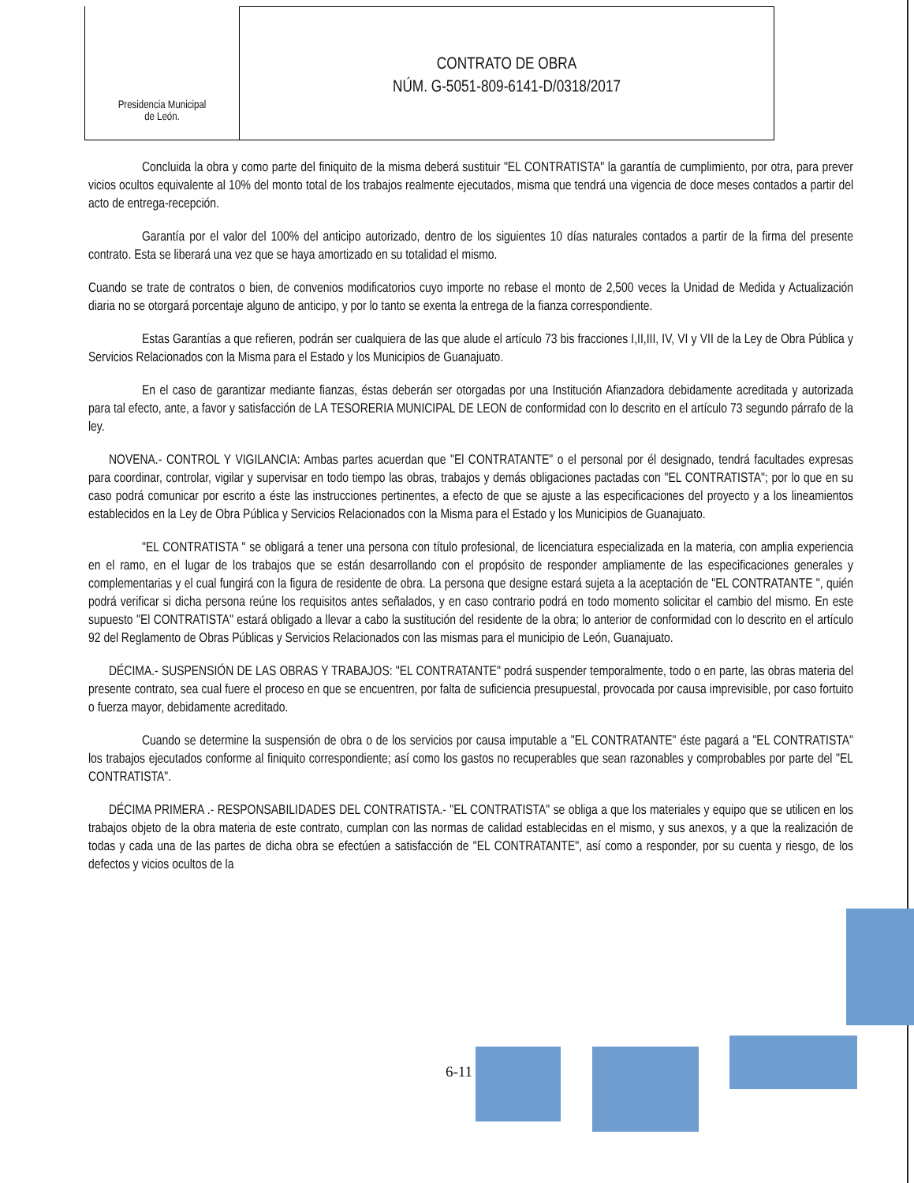Presidencia Municipal
de León.
CONTRATO DE OBRA
NÚM. G-5051-809-6141-D/0318/2017
Concluida la obra y como parte del finiquito de la misma deberá sustituir "EL CONTRATISTA" la garantía de cumplimiento, por otra, para prever vicios ocultos equivalente al 10% del monto total de los trabajos realmente ejecutados, misma que tendrá una vigencia de doce meses contados a partir del acto de entrega-recepción.
Garantía por el valor del 100% del anticipo autorizado, dentro de los siguientes 10 días naturales contados a partir de la firma del presente contrato. Esta se liberará una vez que se haya amortizado en su totalidad el mismo.
Cuando se trate de contratos o bien, de convenios modificatorios cuyo importe no rebase el monto de 2,500 veces la Unidad de Medida y Actualización diaria no se otorgará porcentaje alguno de anticipo, y por lo tanto se exenta la entrega de la fianza correspondiente.
Estas Garantías a que refieren, podrán ser cualquiera de las que alude el artículo 73 bis fracciones I,II,III, IV, VI y VII de la Ley de Obra Pública y Servicios Relacionados con la Misma para el Estado y los Municipios de Guanajuato.
En el caso de garantizar mediante fianzas, éstas deberán ser otorgadas por una Institución Afianzadora debidamente acreditada y autorizada para tal efecto, ante, a favor y satisfacción de LA TESORERIA MUNICIPAL DE LEON de conformidad con lo descrito en el artículo 73 segundo párrafo de la ley.
NOVENA.- CONTROL Y VIGILANCIA: Ambas partes acuerdan que "El CONTRATANTE" o el personal por él designado, tendrá facultades expresas para coordinar, controlar, vigilar y supervisar en todo tiempo las obras, trabajos y demás obligaciones pactadas con "EL CONTRATISTA"; por lo que en su caso podrá comunicar por escrito a éste las instrucciones pertinentes, a efecto de que se ajuste a las especificaciones del proyecto y a los lineamientos establecidos en la Ley de Obra Pública y Servicios Relacionados con la Misma para el Estado y los Municipios de Guanajuato.
"EL CONTRATISTA " se obligará a tener una persona con título profesional, de licenciatura especializada en la materia, con amplia experiencia en el ramo, en el lugar de los trabajos que se están desarrollando con el propósito de responder ampliamente de las especificaciones generales y complementarias y el cual fungirá con la figura de residente de obra. La persona que designe estará sujeta a la aceptación de "EL CONTRATANTE ", quién podrá verificar si dicha persona reúne los requisitos antes señalados, y en caso contrario podrá en todo momento solicitar el cambio del mismo. En este supuesto "El CONTRATISTA" estará obligado a llevar a cabo la sustitución del residente de la obra; lo anterior de conformidad con lo descrito en el artículo 92 del Reglamento de Obras Públicas y Servicios Relacionados con las mismas para el municipio de León, Guanajuato.
DÉCIMA.- SUSPENSIÓN DE LAS OBRAS Y TRABAJOS: "EL CONTRATANTE" podrá suspender temporalmente, todo o en parte, las obras materia del presente contrato, sea cual fuere el proceso en que se encuentren, por falta de suficiencia presupuestal, provocada por causa imprevisible, por caso fortuito o fuerza mayor, debidamente acreditado.
Cuando se determine la suspensión de obra o de los servicios por causa imputable a "EL CONTRATANTE" éste pagará a "EL CONTRATISTA" los trabajos ejecutados conforme al finiquito correspondiente; así como los gastos no recuperables que sean razonables y comprobables por parte del "EL CONTRATISTA".
DÉCIMA PRIMERA .- RESPONSABILIDADES DEL CONTRATISTA.- "EL CONTRATISTA" se obliga a que los materiales y equipo que se utilicen en los trabajos objeto de la obra materia de este contrato, cumplan con las normas de calidad establecidas en el mismo, y sus anexos, y a que la realización de todas y cada una de las partes de dicha obra se efectúen a satisfacción de "EL CONTRATANTE", así como a responder, por su cuenta y riesgo, de los defectos y vicios ocultos de la
6-11